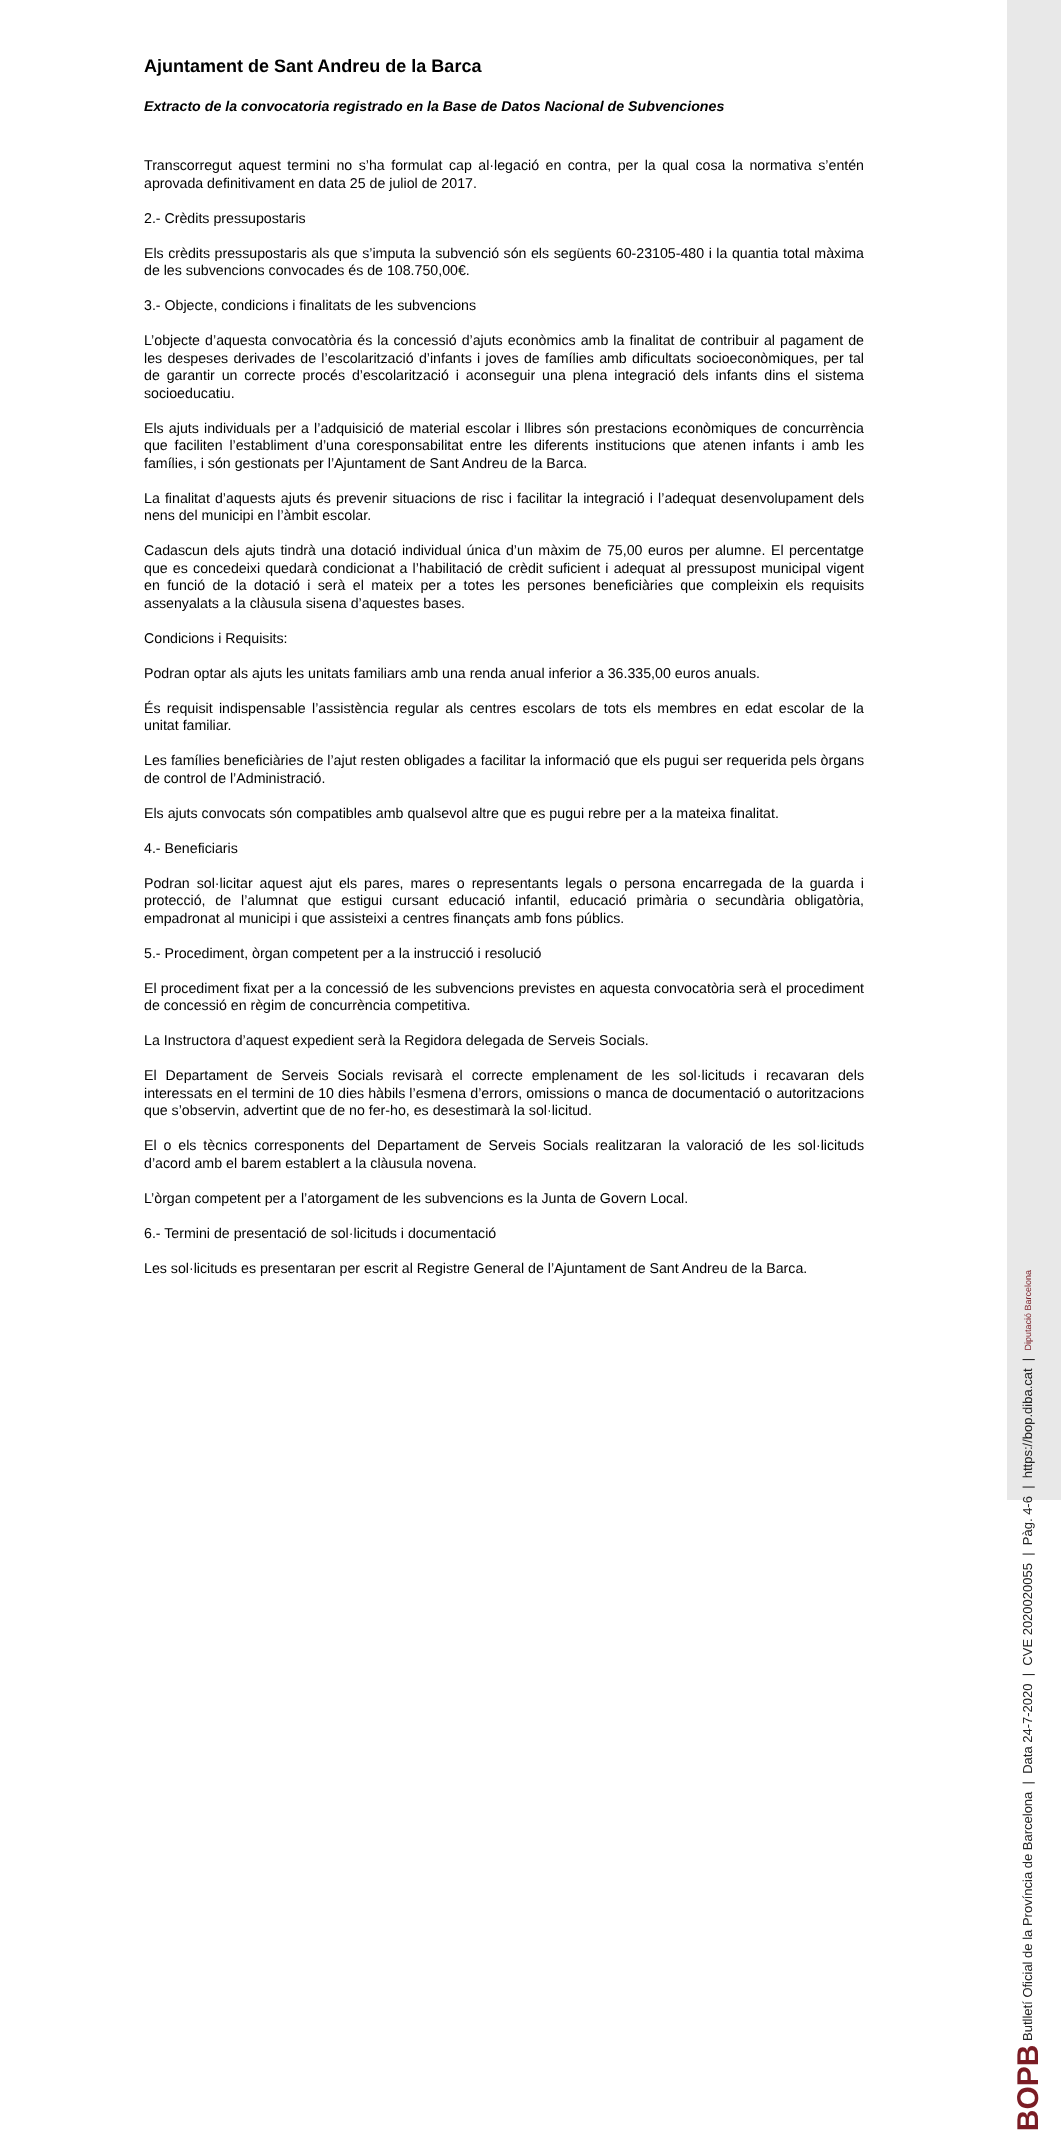Ajuntament de Sant Andreu de la Barca
Extracto de la convocatoria registrado en la Base de Datos Nacional de Subvenciones
Transcorregut aquest termini no s’ha formulat cap al·legació en contra, per la qual cosa la normativa s’entén aprovada definitivament en data 25 de juliol de 2017.
2.- Crèdits pressupostaris
Els crèdits pressupostaris als que s’imputa la subvenció són els següents 60-23105-480 i la quantia total màxima de les subvencions convocades és de 108.750,00€.
3.- Objecte, condicions i finalitats de les subvencions
L’objecte d’aquesta convocatòria és la concessió d’ajuts econòmics amb la finalitat de contribuir al pagament de les despeses derivades de l’escolarització d’infants i joves de famílies amb dificultats socioeconòmiques, per tal de garantir un correcte procés d’escolarització i aconseguir una plena integració dels infants dins el sistema socioeducatiu.
Els ajuts individuals per a l’adquisició de material escolar i llibres són prestacions econòmiques de concurrència que faciliten l’establiment d’una coresponsabilitat entre les diferents institucions que atenen infants i amb les famílies, i són gestionats per l’Ajuntament de Sant Andreu de la Barca.
La finalitat d’aquests ajuts és prevenir situacions de risc i facilitar la integració i l’adequat desenvolupament dels nens del municipi en l’àmbit escolar.
Cadascun dels ajuts tindrà una dotació individual única d’un màxim de 75,00 euros per alumne. El percentatge que es concedeixi quedarà condicionat a l’habilitació de crèdit suficient i adequat al pressupost municipal vigent en funció de la dotació i serà el mateix per a totes les persones beneficiàries que compleixin els requisits assenyalats a la clàusula sisena d’aquestes bases.
Condicions i Requisits:
Podran optar als ajuts les unitats familiars amb una renda anual inferior a 36.335,00 euros anuals.
És requisit indispensable l’assistència regular als centres escolars de tots els membres en edat escolar de la unitat familiar.
Les famílies beneficiàries de l’ajut resten obligades a facilitar la informació que els pugui ser requerida pels òrgans de control de l’Administració.
Els ajuts convocats són compatibles amb qualsevol altre que es pugui rebre per a la mateixa finalitat.
4.- Beneficiaris
Podran sol·licitar aquest ajut els pares, mares o representants legals o persona encarregada de la guarda i protecció, de l’alumnat que estigui cursant educació infantil, educació primària o secundària obligatòria, empadronat al municipi i que assisteixi a centres finançats amb fons públics.
5.- Procediment, òrgan competent per a la instrucció i resolució
El procediment fixat per a la concessió de les subvencions previstes en aquesta convocatòria serà el procediment de concessió en règim de concurrència competitiva.
La Instructora d’aquest expedient serà la Regidora delegada de Serveis Socials.
El Departament de Serveis Socials revisarà el correcte emplenament de les sol·licituds i recavaran dels interessats en el termini de 10 dies hàbils l’esmena d’errors, omissions o manca de documentació o autoritzacions que s’observin, advertint que de no fer-ho, es desestimarà la sol·licitud.
El o els tècnics corresponents del Departament de Serveis Socials realitzaran la valoració de les sol·licituds d’acord amb el barem establert a la clàusula novena.
L’òrgan competent per a l’atorgament de les subvencions es la Junta de Govern Local.
6.- Termini de presentació de sol·licituds i documentació
Les sol·licituds es presentaran per escrit al Registre General de l’Ajuntament de Sant Andreu de la Barca.
BOPB Butlletí Oficial de la Província de Barcelona | Data 24-7-2020 | CVE 2020020055 | Pàg. 4-6 | https://bop.diba.cat | Diputació Barcelona